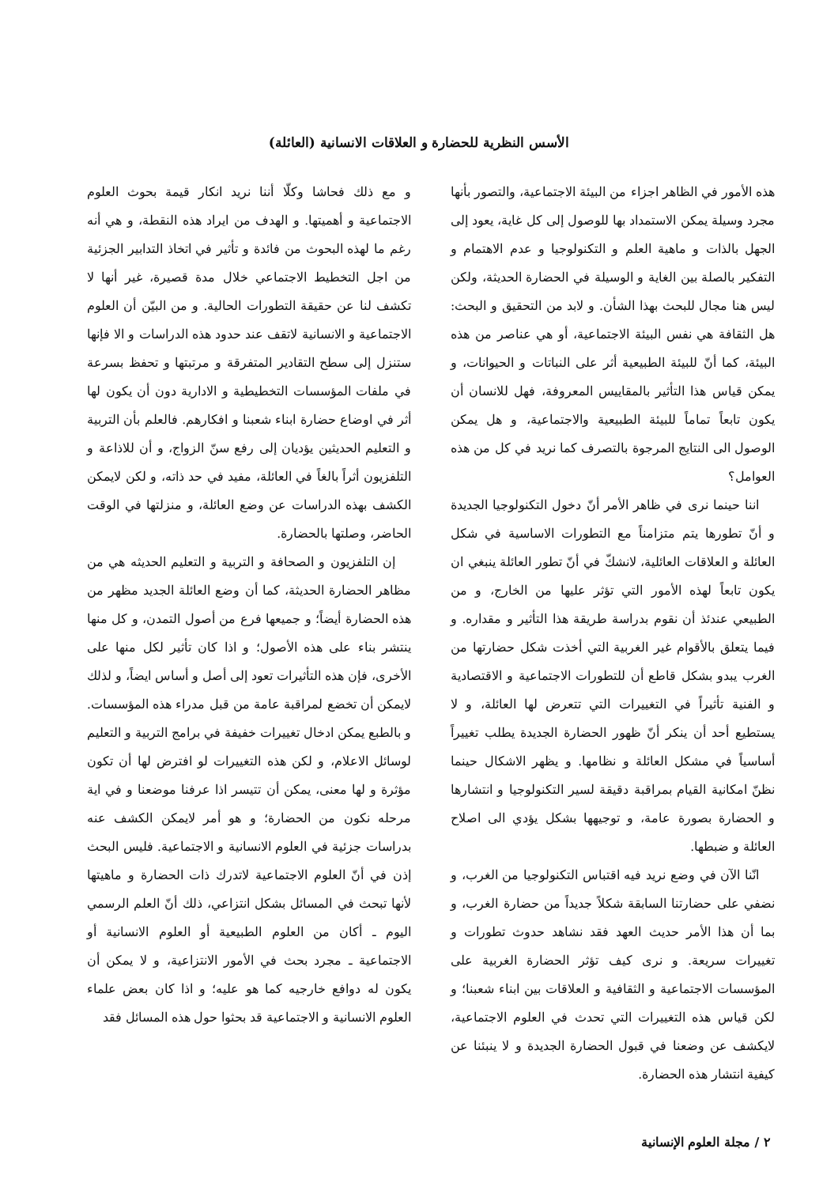الأسس النظرية للحضارة و العلاقات الانسانية (العائلة)
هذه الأمور في الظاهر اجزاء من البيئة الاجتماعية، والتصور بأنها مجرد وسيلة يمكن الاستمداد بها للوصول إلى كل غاية، يعود إلى الجهل بالذات و ماهية العلم و التكنولوجيا و عدم الاهتمام و التفكير بالصلة بين الغاية و الوسيلة في الحضارة الحديثة، ولكن ليس هنا مجال للبحث بهذا الشأن. و لابد من التحقيق و البحث: هل الثقافة هي نفس البيئة الاجتماعية، أو هي عناصر من هذه البيئة، كما أنّ للبيئة الطبيعية أثر على النباتات و الحيوانات، و يمكن قياس هذا التأثير بالمقاييس المعروفة، فهل للانسان أن يكون تابعاً تماماً للبيئة الطبيعية والاجتماعية، و هل يمكن الوصول الى النتايج المرجوة بالتصرف كما نريد في كل من هذه العوامل؟
اننا حينما نرى في ظاهر الأمر أنّ دخول التكنولوجيا الجديدة و أنّ تطورها يتم متزامناً مع التطورات الاساسية في شكل العائلة و العلاقات العائلية، لانشكّ في أنّ تطور العائلة ينبغي ان يكون تابعاً لهذه الأمور التي تؤثر عليها من الخارج، و من الطبيعي عندئذ أن نقوم بدراسة طريقة هذا التأثير و مقداره. و فيما يتعلق بالأقوام غير الغربية التي أخذت شكل حضارتها من الغرب يبدو بشكل قاطع أن للتطورات الاجتماعية و الاقتصادية و الفنية تأثيراً في التغييرات التي تتعرض لها العائلة، و لا يستطيع أحد أن ينكر أنّ ظهور الحضارة الجديدة يطلب تغييراً أساسياً في مشكل العائلة و نظامها. و يظهر الاشكال حينما نظنّ امكانية القيام بمراقبة دقيقة لسير التكنولوجيا و انتشارها و الحضارة بصورة عامة، و توجيهها بشكل يؤدي الى اصلاح العائلة و ضبطها.
انّنا الآن في وضع نريد فيه اقتباس التكنولوجيا من الغرب، و نضفي على حضارتنا السابقة شكلاً جديداً من حضارة الغرب، و بما أن هذا الأمر حديث العهد فقد نشاهد حدوث تطورات و تغييرات سريعة. و نرى كيف تؤثر الحضارة الغربية على المؤسسات الاجتماعية و الثقافية و العلاقات بين ابناء شعبنا؛ و لكن قياس هذه التغييرات التي تحدث في العلوم الاجتماعية، لايكشف عن وضعنا في قبول الحضارة الجديدة و لا ينبئنا عن كيفية انتشار هذه الحضارة.
و مع ذلك فحاشا وكلّا أننا نريد انكار قيمة بحوث العلوم الاجتماعية و أهميتها. و الهدف من ايراد هذه النقطة، و هي أنه رغم ما لهذه البحوث من فائدة و تأثير في اتخاذ التدابير الجزئية من اجل التخطيط الاجتماعي خلال مدة قصيرة، غير أنها لا تكشف لنا عن حقيقة التطورات الحالية. و من البيّن أن العلوم الاجتماعية و الانسانية لاتقف عند حدود هذه الدراسات و الا فإنها ستنزل إلى سطح التقادير المتفرقة و مرتبتها و تحفظ بسرعة في ملفات المؤسسات التخطيطية و الادارية دون أن يكون لها أثر في اوضاع حضارة ابناء شعبنا و افكارهم. فالعلم بأن التربية و التعليم الحديثين يؤديان إلى رفع سنّ الزواج، و أن للاذاعة و التلفزيون أثراً بالغاً في العائلة، مفيد في حد ذاته، و لكن لايمكن الكشف بهذه الدراسات عن وضع العائلة، و منزلتها في الوقت الحاضر، وصلتها بالحضارة.
إن التلفزيون و الصحافة و التربية و التعليم الحديثه هي من مظاهر الحضارة الحديثة، كما أن وضع العائلة الجديد مظهر من هذه الحضارة أيضاً؛ و جميعها فرع من أصول التمدن، و كل منها ينتشر بناء على هذه الأصول؛ و اذا كان تأثير لكل منها على الأخرى، فإن هذه التأثيرات تعود إلى أصل و أساس ايضاً، و لذلك لايمكن أن تخضع لمراقبة عامة من قبل مدراء هذه المؤسسات. و بالطبع يمكن ادخال تغييرات خفيفة في برامج التربية و التعليم لوسائل الاعلام، و لكن هذه التغييرات لو افترض لها أن تكون مؤثرة و لها معنى، يمكن أن تتيسر اذا عرفنا موضعنا و في اية مرحله نكون من الحضارة؛ و هو أمر لايمكن الكشف عنه بدراسات جزئية في العلوم الانسانية و الاجتماعية. فليس البحث إذن في أنّ العلوم الاجتماعية لاتدرك ذات الحضارة و ماهيتها لأنها تبحث في المسائل بشكل انتزاعي، ذلك أنّ العلم الرسمي اليوم ـ أكان من العلوم الطبيعية أو العلوم الانسانية أو الاجتماعية ـ مجرد بحث في الأمور الانتزاعية، و لا يمكن أن يكون له دوافع خارجيه كما هو عليه؛ و اذا كان بعض علماء العلوم الانسانية و الاجتماعية قد بحثوا حول هذه المسائل فقد
٢ / مجلة العلوم الإنسانية